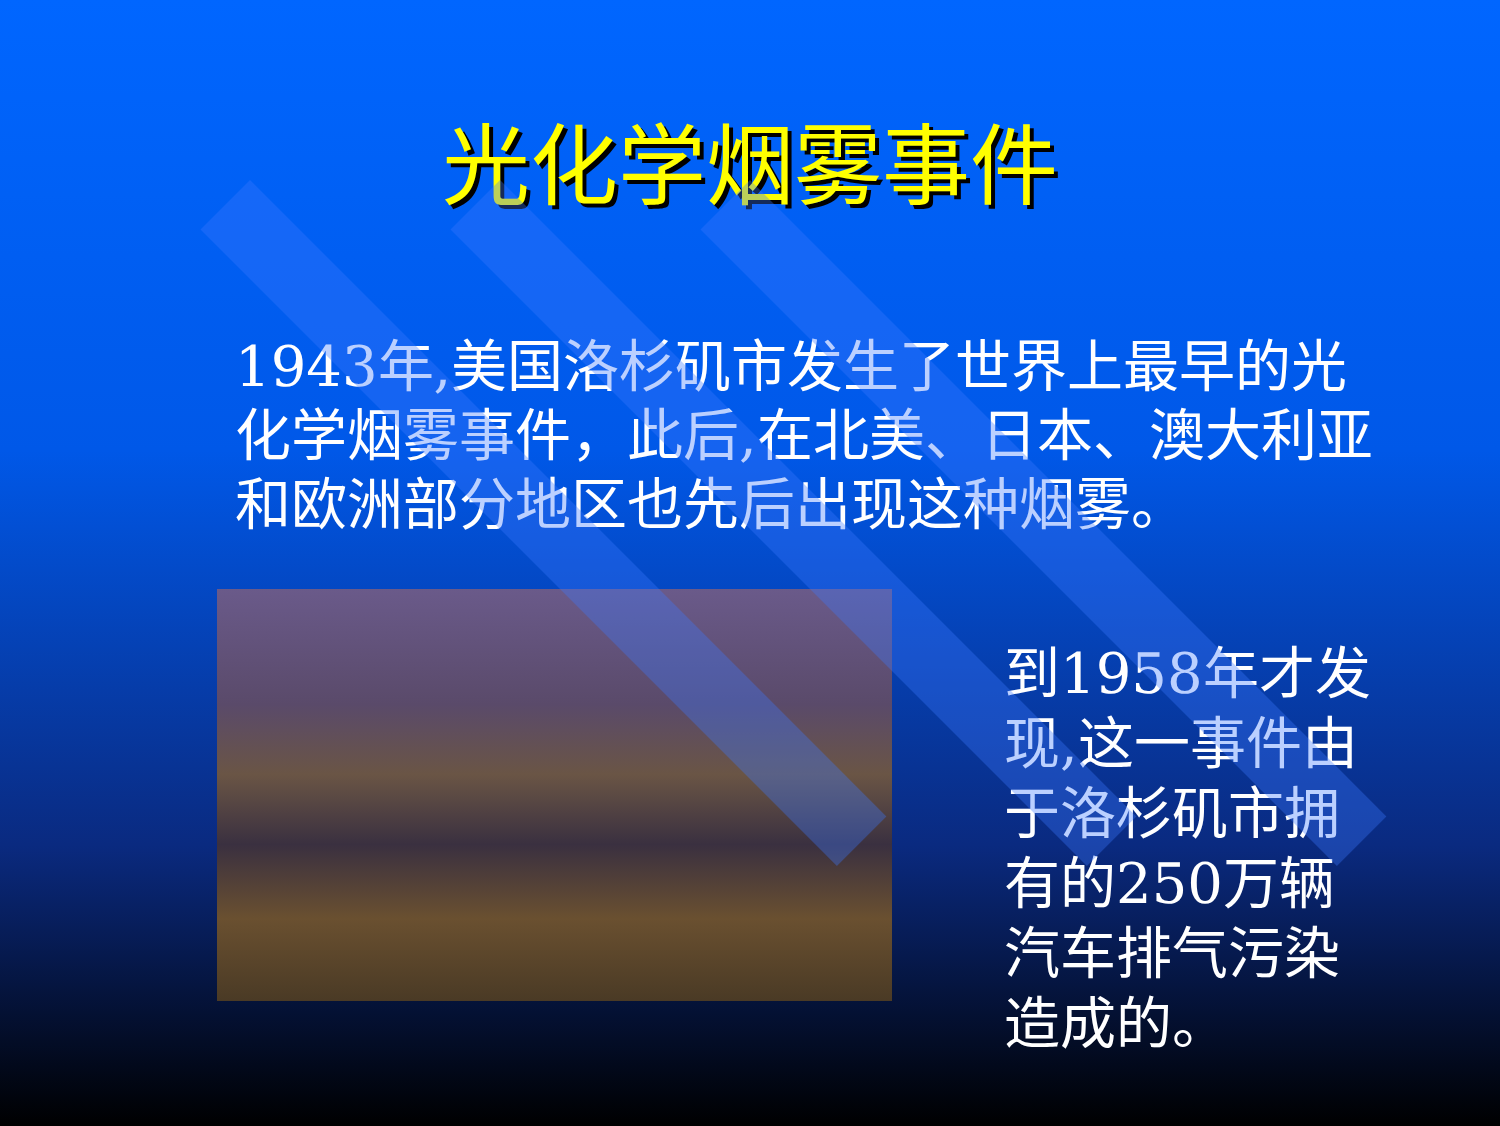光化学烟雾事件
1943年,美国洛杉矶市发生了世界上最早的光化学烟雾事件，此后,在北美、日本、澳大利亚和欧洲部分地区也先后出现这种烟雾。
到1958年才发现,这一事件由于洛杉矶市拥有的250万辆汽车排气污染造成的。